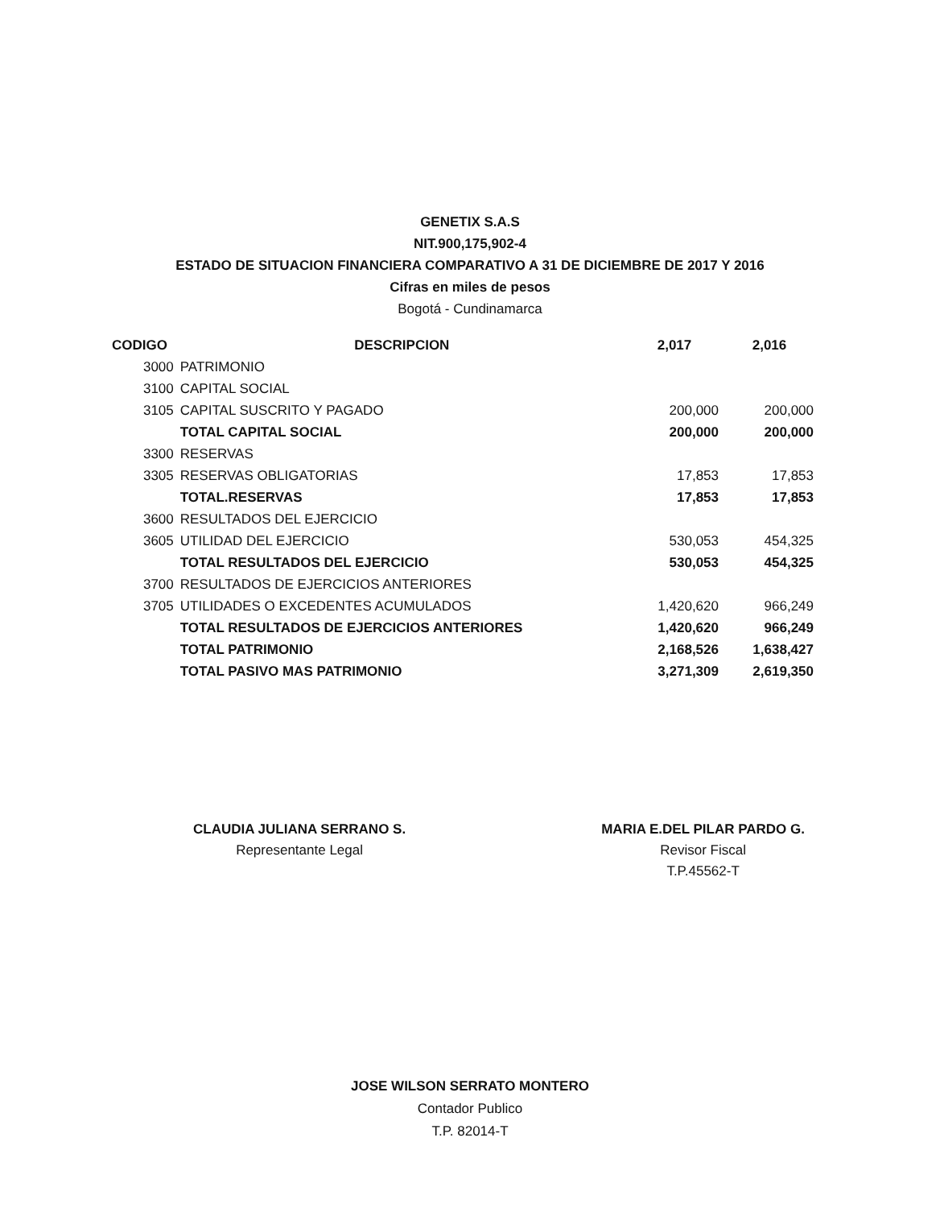GENETIX S.A.S
NIT.900,175,902-4
ESTADO DE SITUACION FINANCIERA COMPARATIVO A 31 DE DICIEMBRE DE 2017 Y 2016
Cifras en miles de pesos
Bogotá - Cundinamarca
| CODIGO | | DESCRIPCION | 2,017 | 2,016 |
| --- | --- | --- | --- | --- |
| | 3000 | PATRIMONIO | | |
| | 3100 | CAPITAL SOCIAL | | |
| | 3105 | CAPITAL SUSCRITO Y PAGADO | 200,000 | 200,000 |
| | | TOTAL CAPITAL SOCIAL | 200,000 | 200,000 |
| | 3300 | RESERVAS | | |
| | 3305 | RESERVAS OBLIGATORIAS | 17,853 | 17,853 |
| | | TOTAL.RESERVAS | 17,853 | 17,853 |
| | 3600 | RESULTADOS DEL EJERCICIO | | |
| | 3605 | UTILIDAD DEL EJERCICIO | 530,053 | 454,325 |
| | | TOTAL RESULTADOS DEL EJERCICIO | 530,053 | 454,325 |
| | 3700 | RESULTADOS DE EJERCICIOS ANTERIORES | | |
| | 3705 | UTILIDADES O EXCEDENTES ACUMULADOS | 1,420,620 | 966,249 |
| | | TOTAL RESULTADOS DE EJERCICIOS ANTERIORES | 1,420,620 | 966,249 |
| | | TOTAL PATRIMONIO | 2,168,526 | 1,638,427 |
| | | TOTAL PASIVO MAS PATRIMONIO | 3,271,309 | 2,619,350 |
CLAUDIA JULIANA SERRANO S.
Representante Legal
MARIA E.DEL PILAR PARDO G.
Revisor Fiscal
T.P.45562-T
JOSE WILSON SERRATO MONTERO
Contador Publico
T.P. 82014-T